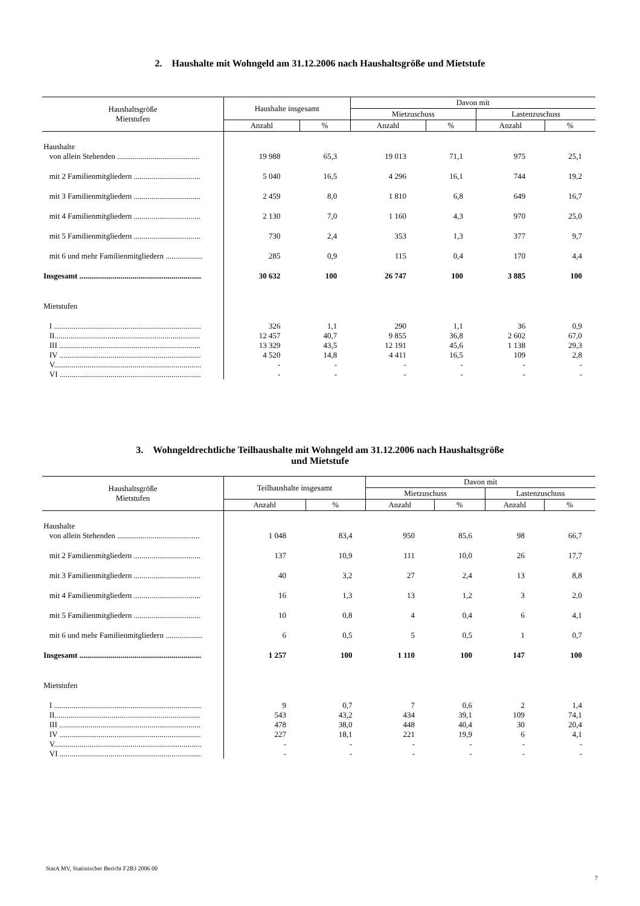2. Haushalte mit Wohngeld am 31.12.2006 nach Haushaltsgröße und Mietstufe
| Haushaltsgröße Mietstufen | Haushalte insgesamt | | Davon mit | | | |
| --- | --- | --- | --- | --- | --- | --- |
| | | | Mietzuschuss | | Lastenzuschuss | |
| | Anzahl | % | Anzahl | % | Anzahl | % |
| Haushalte | | | | | | |
| von allein Stehenden .......................................... | 19 988 | 65,3 | 19 013 | 71,1 | 975 | 25,1 |
| mit 2 Familienmitgliedern .................................. | 5 040 | 16,5 | 4 296 | 16,1 | 744 | 19,2 |
| mit 3 Familienmitgliedern .................................. | 2 459 | 8,0 | 1 810 | 6,8 | 649 | 16,7 |
| mit 4 Familienmitgliedern .................................. | 2 130 | 7,0 | 1 160 | 4,3 | 970 | 25,0 |
| mit 5 Familienmitgliedern .................................. | 730 | 2,4 | 353 | 1,3 | 377 | 9,7 |
| mit 6 und mehr Familienmitgliedern ................... | 285 | 0,9 | 115 | 0,4 | 170 | 4,4 |
| Insgesamt .............................................................. | 30 632 | 100 | 26 747 | 100 | 3 885 | 100 |
| Mietstufen | | | | | | |
| I ........................................................................... | 326 | 1,1 | 290 | 1,1 | 36 | 0,9 |
| II.......................................................................... | 12 457 | 40,7 | 9 855 | 36,8 | 2 602 | 67,0 |
| III ........................................................................ | 13 329 | 43,5 | 12 191 | 45,6 | 1 138 | 29,3 |
| IV ........................................................................ | 4 520 | 14,8 | 4 411 | 16,5 | 109 | 2,8 |
| V........................................................................... | - | - | - | - | - | - |
| VI ........................................................................ | - | - | - | - | - | - |
3. Wohngeldrechtliche Teilhaushalte mit Wohngeld am 31.12.2006 nach Haushaltsgröße
und Mietstufe
| Haushaltsgröße Mietstufen | Teilhaushalte insgesamt | | Davon mit | | | |
| --- | --- | --- | --- | --- | --- | --- |
| | | | Mietzuschuss | | Lastenzuschuss | |
| | Anzahl | % | Anzahl | % | Anzahl | % |
| Haushalte | | | | | | |
| von allein Stehenden .......................................... | 1 048 | 83,4 | 950 | 85,6 | 98 | 66,7 |
| mit 2 Familienmitgliedern .................................. | 137 | 10,9 | 111 | 10,0 | 26 | 17,7 |
| mit 3 Familienmitgliedern .................................. | 40 | 3,2 | 27 | 2,4 | 13 | 8,8 |
| mit 4 Familienmitgliedern .................................. | 16 | 1,3 | 13 | 1,2 | 3 | 2,0 |
| mit 5 Familienmitgliedern .................................. | 10 | 0,8 | 4 | 0,4 | 6 | 4,1 |
| mit 6 und mehr Familienmitgliedern ................... | 6 | 0,5 | 5 | 0,5 | 1 | 0,7 |
| Insgesamt .............................................................. | 1 257 | 100 | 1 110 | 100 | 147 | 100 |
| Mietstufen | | | | | | |
| I ........................................................................... | 9 | 0,7 | 7 | 0,6 | 2 | 1,4 |
| II.......................................................................... | 543 | 43,2 | 434 | 39,1 | 109 | 74,1 |
| III ........................................................................ | 478 | 38,0 | 448 | 40,4 | 30 | 20,4 |
| IV ........................................................................ | 227 | 18,1 | 221 | 19,9 | 6 | 4,1 |
| V........................................................................... | - | - | - | - | - | - |
| VI ........................................................................ | - | - | - | - | - | - |
StatA MV, Statistischer Bericht F2B3 2006 00
7